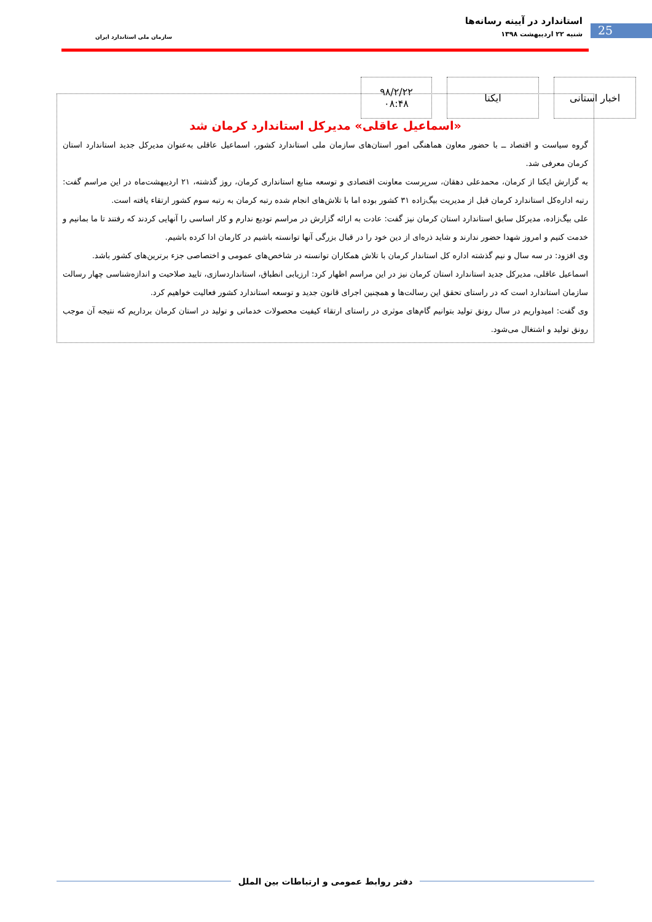استاندارد در آیینه رسانه‌ها
شنبه ۲۲ اردیبهشت ۱۳۹۸
25 سازمان ملی استاندارد ایران
اخبار استانی ایکنا ۹۸/۲/۲۲
۰۸:۴۸
«اسماعیل عاقلی» مدیرکل استاندارد کرمان شد
گروه سیاست و اقتصاد ــ با حضور معاون هماهنگی امور استان‌های سازمان ملی استاندارد کشور، اسماعیل عاقلی به‌عنوان مدیرکل جدید استاندارد استان کرمان معرفی شد.
به گزارش ایکنا از کرمان، محمدعلی دهقان، سرپرست معاونت اقتصادی و توسعه منابع استانداری کرمان، روز گذشته، ۲۱ اردیبهشت‌ماه در این مراسم گفت: رتبه اداره‌کل استاندارد کرمان قبل از مدیریت بیگ‌زاده ۳۱ کشور بوده اما با تلاش‌های انجام شده رتبه کرمان به رتبه سوم کشور ارتقاء یافته است.
علی بیگ‌زاده، مدیرکل سابق استاندارد استان کرمان نیز گفت: عادت به ارائه گزارش در مراسم تودیع ندارم و کار اساسی را آنهایی کردند که رفتند تا ما بمانیم و خدمت کنیم و امروز شهدا حضور ندارند و شاید ذره‌ای از دین خود را در قبال بزرگی آنها توانسته باشیم در کارمان ادا کرده باشیم.
وی افزود: در سه سال و نیم گذشته اداره کل استاندار کرمان با تلاش همکاران توانسته در شاخص‌های عمومی و اختصاصی جزء برترین‌های کشور باشد.
اسماعیل عاقلی، مدیرکل جدید استاندارد استان کرمان نیز در این مراسم اظهار کرد: ارزیابی انطباق، استانداردسازی، تایید صلاحیت و اندازه‌شناسی چهار رسالت سازمان استاندارد است که در راستای تحقق این رسالت‌ها و همچنین اجرای قانون جدید و توسعه استاندارد کشور فعالیت خواهیم کرد.
وی گفت: امیدواریم در سال رونق تولید بتوانیم گام‌های موثری در راستای ارتقاء کیفیت محصولات خدماتی و تولید در استان کرمان برداریم که نتیجه آن موجب رونق تولید و اشتغال می‌شود.
دفتر روابط عمومی و ارتباطات بین الملل